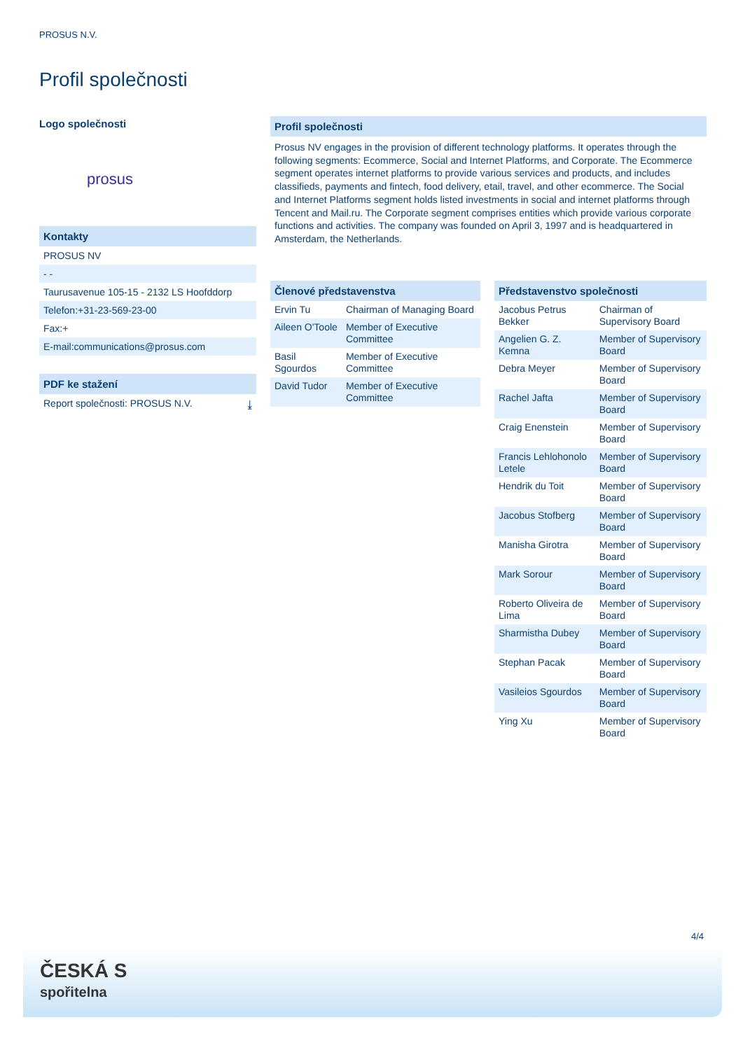PROSUS N.V.
Profil společnosti
Logo společnosti
prosus
Kontakty
PROSUS NV
- -
Taurusavenue 105-15 - 2132 LS Hoofddorp
Telefon:+31-23-569-23-00
Fax:+
E-mail:communications@prosus.com
PDF ke stažení
Report společnosti: PROSUS N.V. ⤓
Profil společnosti
Prosus NV engages in the provision of different technology platforms. It operates through the following segments: Ecommerce, Social and Internet Platforms, and Corporate. The Ecommerce segment operates internet platforms to provide various services and products, and includes classifieds, payments and fintech, food delivery, etail, travel, and other ecommerce. The Social and Internet Platforms segment holds listed investments in social and internet platforms through Tencent and Mail.ru. The Corporate segment comprises entities which provide various corporate functions and activities. The company was founded on April 3, 1997 and is headquartered in Amsterdam, the Netherlands.
Členové představenstva
| Ervin Tu | Chairman of Managing Board |
| Aileen O'Toole | Member of Executive Committee |
| Basil Sgourdos | Member of Executive Committee |
| David Tudor | Member of Executive Committee |
Představenstvo společnosti
| Jacobus Petrus Bekker | Chairman of Supervisory Board |
| Angelien G. Z. Kemna | Member of Supervisory Board |
| Debra Meyer | Member of Supervisory Board |
| Rachel Jafta | Member of Supervisory Board |
| Craig Enenstein | Member of Supervisory Board |
| Francis Lehlohonolo Letele | Member of Supervisory Board |
| Hendrik du Toit | Member of Supervisory Board |
| Jacobus Stofberg | Member of Supervisory Board |
| Manisha Girotra | Member of Supervisory Board |
| Mark Sorour | Member of Supervisory Board |
| Roberto Oliveira de Lima | Member of Supervisory Board |
| Sharmistha Dubey | Member of Supervisory Board |
| Stephan Pacak | Member of Supervisory Board |
| Vasileios Sgourdos | Member of Supervisory Board |
| Ying Xu | Member of Supervisory Board |
4/4
ČESKÁ S
spořitelna